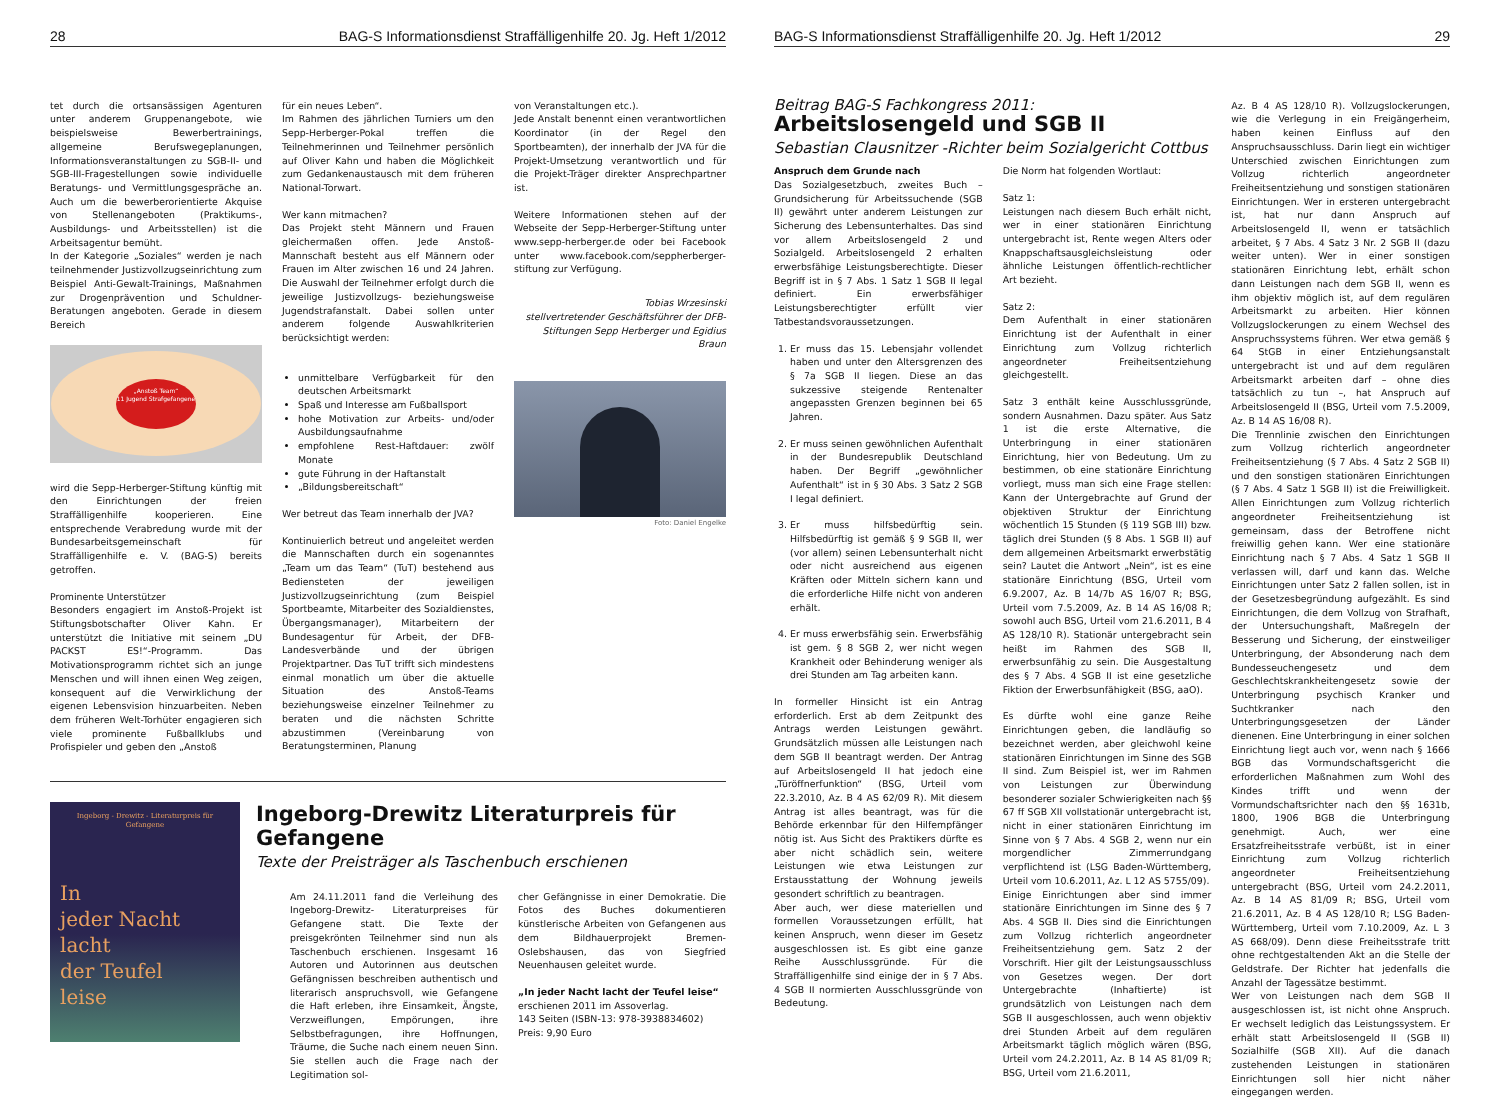28 BAG-S Informationsdienst Straffälligenhilfe 20. Jg. Heft 1/2012
tet durch die ortsansässigen Agenturen unter anderem Gruppenangebote, wie beispielsweise Bewerbertrainings, allgemeine Berufswegeplanungen, Informationsveranstaltungen zu SGB-II- und SGB-III-Fragestellungen sowie individuelle Beratungs- und Vermittlungsgespräche an. Auch um die bewerberorientierte Akquise von Stellenangeboten (Praktikums-, Ausbildungs- und Arbeitsstellen) ist die Arbeitsagentur bemüht.
In der Kategorie „Soziales“ werden je nach teilnehmender Justizvollzugseinrichtung zum Beispiel Anti-Gewalt-Trainings, Maßnahmen zur Drogenprävention und Schuldner-Beratungen angeboten. Gerade in diesem Bereich
„Anstoß Team“
11 Jugend Strafgefangene
wird die Sepp-Herberger-Stiftung künftig mit den Einrichtungen der freien Straffälligenhilfe kooperieren. Eine entsprechende Verabredung wurde mit der Bundesarbeitsgemeinschaft für Straffälligenhilfe e. V. (BAG-S) bereits getroffen.
Prominente Unterstützer
Besonders engagiert im Anstoß-Projekt ist Stiftungsbotschafter Oliver Kahn. Er unterstützt die Initiative mit seinem „DU PACKST ES!“-Programm. Das Motivationsprogramm richtet sich an junge Menschen und will ihnen einen Weg zeigen, konsequent auf die Verwirklichung der eigenen Lebensvision hinzuarbeiten. Neben dem früheren Welt-Torhüter engagieren sich viele prominente Fußballklubs und Profispieler und geben den „Anstoß
für ein neues Leben“.
Im Rahmen des jährlichen Turniers um den Sepp-Herberger-Pokal treffen die Teilnehmerinnen und Teilnehmer persönlich auf Oliver Kahn und haben die Möglichkeit zum Gedankenaustausch mit dem früheren National-Torwart.
Wer kann mitmachen?
Das Projekt steht Männern und Frauen gleichermaßen offen. Jede Anstoß-Mannschaft besteht aus elf Männern oder Frauen im Alter zwischen 16 und 24 Jahren. Die Auswahl der Teilnehmer erfolgt durch die jeweilige Justizvollzugs- beziehungsweise Jugendstrafanstalt. Dabei sollen unter anderem folgende Auswahlkriterien berücksichtigt werden:
unmittelbare Verfügbarkeit für den deutschen Arbeitsmarkt
Spaß und Interesse am Fußballsport
hohe Motivation zur Arbeits- und/oder Ausbildungsaufnahme
empfohlene Rest-Haftdauer: zwölf Monate
gute Führung in der Haftanstalt
„Bildungsbereitschaft“
Wer betreut das Team innerhalb der JVA?
Kontinuierlich betreut und angeleitet werden die Mannschaften durch ein sogenanntes „Team um das Team“ (TuT) bestehend aus Bediensteten der jeweiligen Justizvollzugseinrichtung (zum Beispiel Sportbeamte, Mitarbeiter des Sozialdienstes, Übergangsmanager), Mitarbeitern der Bundesagentur für Arbeit, der DFB-Landesverbände und der übrigen Projektpartner. Das TuT trifft sich mindestens einmal monatlich um über die aktuelle Situation des Anstoß-Teams beziehungsweise einzelner Teilnehmer zu beraten und die nächsten Schritte abzustimmen (Vereinbarung von Beratungsterminen, Planung
von Veranstaltungen etc.).
Jede Anstalt benennt einen verantwortlichen Koordinator (in der Regel den Sportbeamten), der innerhalb der JVA für die Projekt-Umsetzung verantwortlich und für die Projekt-Träger direkter Ansprechpartner ist.
Weitere Informationen stehen auf der Webseite der Sepp-Herberger-Stiftung unter www.sepp-herberger.de oder bei Facebook unter www.facebook.com/seppherberger-stiftung zur Verfügung.
Tobias Wrzesinski
stellvertretender Geschäftsführer der DFB-Stiftungen Sepp Herberger und Egidius Braun
Foto: Daniel Engelke
Ingeborg - Drewitz - Literaturpreis für Gefangene
In
jeder Nacht
lacht
der Teufel
leise
Ingeborg-Drewitz Literaturpreis für Gefangene
Texte der Preisträger als Taschenbuch erschienen
Am 24.11.2011 fand die Verleihung des Ingeborg-Drewitz- Literaturpreises für Gefangene statt. Die Texte der preisgekrönten Teilnehmer sind nun als Taschenbuch erschienen. Insgesamt 16 Autoren und Autorinnen aus deutschen Gefängnissen beschreiben authentisch und literarisch anspruchsvoll, wie Gefangene die Haft erleben, ihre Einsamkeit, Ängste, Verzweiflungen, Empörungen, ihre Selbstbefragungen, ihre Hoffnungen, Träume, die Suche nach einem neuen Sinn. Sie stellen auch die Frage nach der Legitimation sol-
cher Gefängnisse in einer Demokratie. Die Fotos des Buches dokumentieren künstlerische Arbeiten von Gefangenen aus dem Bildhauerprojekt Bremen-Oslebshausen, das von Siegfried Neuenhausen geleitet wurde.
„In jeder Nacht lacht der Teufel leise“
erschienen 2011 im Assoverlag.
143 Seiten (ISBN-13: 978-3938834602)
Preis: 9,90 Euro
BAG-S Informationsdienst Straffälligenhilfe 20. Jg. Heft 1/2012 29
Beitrag BAG-S Fachkongress 2011:
Arbeitslosengeld und SGB II
Sebastian Clausnitzer -Richter beim Sozialgericht Cottbus
Anspruch dem Grunde nach
Das Sozialgesetzbuch, zweites Buch – Grundsicherung für Arbeitssuchende (SGB II) gewährt unter anderem Leistungen zur Sicherung des Lebensunterhaltes. Das sind vor allem Arbeitslosengeld 2 und Sozialgeld. Arbeitslosengeld 2 erhalten erwerbsfähige Leistungsberechtigte. Dieser Begriff ist in § 7 Abs. 1 Satz 1 SGB II legal definiert. Ein erwerbsfähiger Leistungsberechtigter erfüllt vier Tatbestandsvoraussetzungen.
1. Er muss das 15. Lebensjahr vollendet haben und unter den Altersgrenzen des § 7a SGB II liegen. Diese an das sukzessive steigende Rentenalter angepassten Grenzen beginnen bei 65 Jahren.
2. Er muss seinen gewöhnlichen Aufenthalt in der Bundesrepublik Deutschland haben. Der Begriff „gewöhnlicher Aufenthalt“ ist in § 30 Abs. 3 Satz 2 SGB I legal definiert.
3. Er muss hilfsbedürftig sein. Hilfsbedürftig ist gemäß § 9 SGB II, wer (vor allem) seinen Lebensunterhalt nicht oder nicht ausreichend aus eigenen Kräften oder Mitteln sichern kann und die erforderliche Hilfe nicht von anderen erhält.
4. Er muss erwerbsfähig sein. Erwerbsfähig ist gem. § 8 SGB 2, wer nicht wegen Krankheit oder Behinderung weniger als drei Stunden am Tag arbeiten kann.
In formeller Hinsicht ist ein Antrag erforderlich. Erst ab dem Zeitpunkt des Antrags werden Leistungen gewährt. Grundsätzlich müssen alle Leistungen nach dem SGB II beantragt werden. Der Antrag auf Arbeitslosengeld II hat jedoch eine „Türöffnerfunktion“ (BSG, Urteil vom 22.3.2010, Az. B 4 AS 62/09 R). Mit diesem Antrag ist alles beantragt, was für die Behörde erkennbar für den Hilfempfänger nötig ist. Aus Sicht des Praktikers dürfte es aber nicht schädlich sein, weitere Leistungen wie etwa Leistungen zur Erstausstattung der Wohnung jeweils gesondert schriftlich zu beantragen.
Aber auch, wer diese materiellen und formellen Voraussetzungen erfüllt, hat keinen Anspruch, wenn dieser im Gesetz ausgeschlossen ist. Es gibt eine ganze Reihe Ausschlussgründe. Für die Straffälligenhilfe sind einige der in § 7 Abs. 4 SGB II normierten Ausschlussgründe von Bedeutung.
Die Norm hat folgenden Wortlaut:
Satz 1:
Leistungen nach diesem Buch erhält nicht, wer in einer stationären Einrichtung untergebracht ist, Rente wegen Alters oder Knappschaftsausgleichsleistung oder ähnliche Leistungen öffentlich-rechtlicher Art bezieht.
Satz 2:
Dem Aufenthalt in einer stationären Einrichtung ist der Aufenthalt in einer Einrichtung zum Vollzug richterlich angeordneter Freiheitsentziehung gleichgestellt.
Satz 3 enthält keine Ausschlussgründe, sondern Ausnahmen. Dazu später. Aus Satz 1 ist die erste Alternative, die Unterbringung in einer stationären Einrichtung, hier von Bedeutung. Um zu bestimmen, ob eine stationäre Einrichtung vorliegt, muss man sich eine Frage stellen: Kann der Untergebrachte auf Grund der objektiven Struktur der Einrichtung wöchentlich 15 Stunden (§ 119 SGB III) bzw. täglich drei Stunden (§ 8 Abs. 1 SGB II) auf dem allgemeinen Arbeitsmarkt erwerbstätig sein? Lautet die Antwort „Nein“, ist es eine stationäre Einrichtung (BSG, Urteil vom 6.9.2007, Az. B 14/7b AS 16/07 R; BSG, Urteil vom 7.5.2009, Az. B 14 AS 16/08 R; sowohl auch BSG, Urteil vom 21.6.2011, B 4 AS 128/10 R). Stationär untergebracht sein heißt im Rahmen des SGB II, erwerbsunfähig zu sein. Die Ausgestaltung des § 7 Abs. 4 SGB II ist eine gesetzliche Fiktion der Erwerbsunfähigkeit (BSG, aaO).
Es dürfte wohl eine ganze Reihe Einrichtungen geben, die landläufig so bezeichnet werden, aber gleichwohl keine stationären Einrichtungen im Sinne des SGB II sind. Zum Beispiel ist, wer im Rahmen von Leistungen zur Überwindung besonderer sozialer Schwierigkeiten nach §§ 67 ff SGB XII vollstationär untergebracht ist, nicht in einer stationären Einrichtung im Sinne von § 7 Abs. 4 SGB 2, wenn nur ein morgendlicher Zimmerrundgang verpflichtend ist (LSG Baden-Württemberg, Urteil vom 10.6.2011, Az. L 12 AS 5755/09).
Einige Einrichtungen aber sind immer stationäre Einrichtungen im Sinne des § 7 Abs. 4 SGB II. Dies sind die Einrichtungen zum Vollzug richterlich angeordneter Freiheitsentziehung gem. Satz 2 der Vorschrift. Hier gilt der Leistungsausschluss von Gesetzes wegen. Der dort Untergebrachte (Inhaftierte) ist grundsätzlich von Leistungen nach dem SGB II ausgeschlossen, auch wenn objektiv drei Stunden Arbeit auf dem regulären Arbeitsmarkt täglich möglich wären (BSG, Urteil vom 24.2.2011, Az. B 14 AS 81/09 R; BSG, Urteil vom 21.6.2011,
Az. B 4 AS 128/10 R). Vollzugslockerungen, wie die Verlegung in ein Freigängerheim, haben keinen Einfluss auf den Anspruchsausschluss. Darin liegt ein wichtiger Unterschied zwischen Einrichtungen zum Vollzug richterlich angeordneter Freiheitsentziehung und sonstigen stationären Einrichtungen. Wer in ersteren untergebracht ist, hat nur dann Anspruch auf Arbeitslosengeld II, wenn er tatsächlich arbeitet, § 7 Abs. 4 Satz 3 Nr. 2 SGB II (dazu weiter unten). Wer in einer sonstigen stationären Einrichtung lebt, erhält schon dann Leistungen nach dem SGB II, wenn es ihm objektiv möglich ist, auf dem regulären Arbeitsmarkt zu arbeiten. Hier können Vollzugslockerungen zu einem Wechsel des Anspruchssystems führen. Wer etwa gemäß § 64 StGB in einer Entziehungsanstalt untergebracht ist und auf dem regulären Arbeitsmarkt arbeiten darf – ohne dies tatsächlich zu tun –, hat Anspruch auf Arbeitslosengeld II (BSG, Urteil vom 7.5.2009, Az. B 14 AS 16/08 R).
Die Trennlinie zwischen den Einrichtungen zum Vollzug richterlich angeordneter Freiheitsentziehung (§ 7 Abs. 4 Satz 2 SGB II) und den sonstigen stationären Einrichtungen (§ 7 Abs. 4 Satz 1 SGB II) ist die Freiwilligkeit. Allen Einrichtungen zum Vollzug richterlich angeordneter Freiheitsentziehung ist gemeinsam, dass der Betroffene nicht freiwillig gehen kann. Wer eine stationäre Einrichtung nach § 7 Abs. 4 Satz 1 SGB II verlassen will, darf und kann das. Welche Einrichtungen unter Satz 2 fallen sollen, ist in der Gesetzesbegründung aufgezählt. Es sind Einrichtungen, die dem Vollzug von Strafhaft, der Untersuchungshaft, Maßregeln der Besserung und Sicherung, der einstweiliger Unterbringung, der Absonderung nach dem Bundesseuchengesetz und dem Geschlechtskrankheitengesetz sowie der Unterbringung psychisch Kranker und Suchtkranker nach den Unterbringungsgesetzen der Länder dienenen. Eine Unterbringung in einer solchen Einrichtung liegt auch vor, wenn nach § 1666 BGB das Vormundschaftsgericht die erforderlichen Maßnahmen zum Wohl des Kindes trifft und wenn der Vormundschaftsrichter nach den §§ 1631b, 1800, 1906 BGB die Unterbringung genehmigt. Auch, wer eine Ersatzfreiheitsstrafe verbüßt, ist in einer Einrichtung zum Vollzug richterlich angeordneter Freiheitsentziehung untergebracht (BSG, Urteil vom 24.2.2011, Az. B 14 AS 81/09 R; BSG, Urteil vom 21.6.2011, Az. B 4 AS 128/10 R; LSG Baden-Württemberg, Urteil vom 7.10.2009, Az. L 3 AS 668/09). Denn diese Freiheitsstrafe tritt ohne rechtgestaltenden Akt an die Stelle der Geldstrafe. Der Richter hat jedenfalls die Anzahl der Tagessätze bestimmt.
Wer von Leistungen nach dem SGB II ausgeschlossen ist, ist nicht ohne Anspruch. Er wechselt lediglich das Leistungssystem. Er erhält statt Arbeitslosengeld II (SGB II) Sozialhilfe (SGB XII). Auf die danach zustehenden Leistungen in stationären Einrichtungen soll hier nicht näher eingegangen werden.